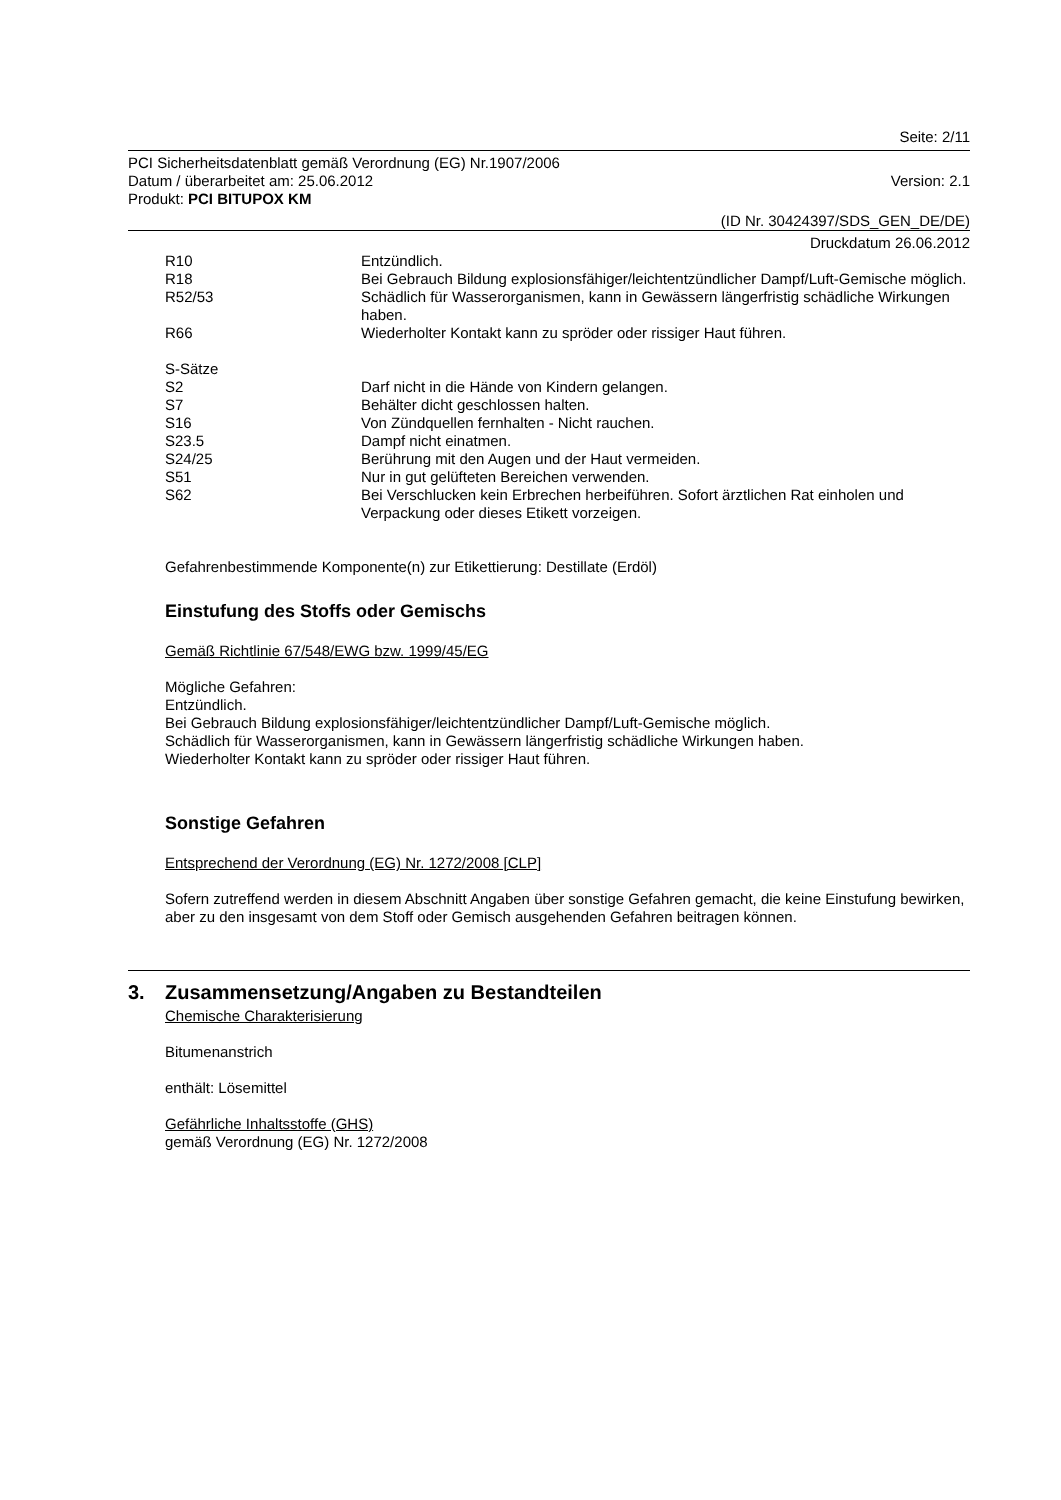Seite: 2/11
PCI Sicherheitsdatenblatt gemäß Verordnung (EG) Nr.1907/2006
Datum / überarbeitet am: 25.06.2012 Version: 2.1
Produkt: PCI BITUPOX KM
(ID Nr. 30424397/SDS_GEN_DE/DE)
Druckdatum 26.06.2012
| R10 | Entzündlich. |
| R18 | Bei Gebrauch Bildung explosionsfähiger/leichtentzündlicher Dampf/Luft-Gemische möglich. |
| R52/53 | Schädlich für Wasserorganismen, kann in Gewässern längerfristig schädliche Wirkungen haben. |
| R66 | Wiederholter Kontakt kann zu spröder oder rissiger Haut führen. |
| S-Sätze | |
| S2 | Darf nicht in die Hände von Kindern gelangen. |
| S7 | Behälter dicht geschlossen halten. |
| S16 | Von Zündquellen fernhalten - Nicht rauchen. |
| S23.5 | Dampf nicht einatmen. |
| S24/25 | Berührung mit den Augen und der Haut vermeiden. |
| S51 | Nur in gut gelüfteten Bereichen verwenden. |
| S62 | Bei Verschlucken kein Erbrechen herbeiführen. Sofort ärztlichen Rat einholen und Verpackung oder dieses Etikett vorzeigen. |
Gefahrenbestimmende Komponente(n) zur Etikettierung: Destillate (Erdöl)
Einstufung des Stoffs oder Gemischs
Gemäß Richtlinie 67/548/EWG bzw. 1999/45/EG
Mögliche Gefahren:
Entzündlich.
Bei Gebrauch Bildung explosionsfähiger/leichtentzündlicher Dampf/Luft-Gemische möglich.
Schädlich für Wasserorganismen, kann in Gewässern längerfristig schädliche Wirkungen haben.
Wiederholter Kontakt kann zu spröder oder rissiger Haut führen.
Sonstige Gefahren
Entsprechend der Verordnung (EG) Nr. 1272/2008 [CLP]
Sofern zutreffend werden in diesem Abschnitt Angaben über sonstige Gefahren gemacht, die keine Einstufung bewirken, aber zu den insgesamt von dem Stoff oder Gemisch ausgehenden Gefahren beitragen können.
3. Zusammensetzung/Angaben zu Bestandteilen
Chemische Charakterisierung
Bitumenanstrich
enthält: Lösemittel
Gefährliche Inhaltsstoffe (GHS)
gemäß Verordnung (EG) Nr. 1272/2008